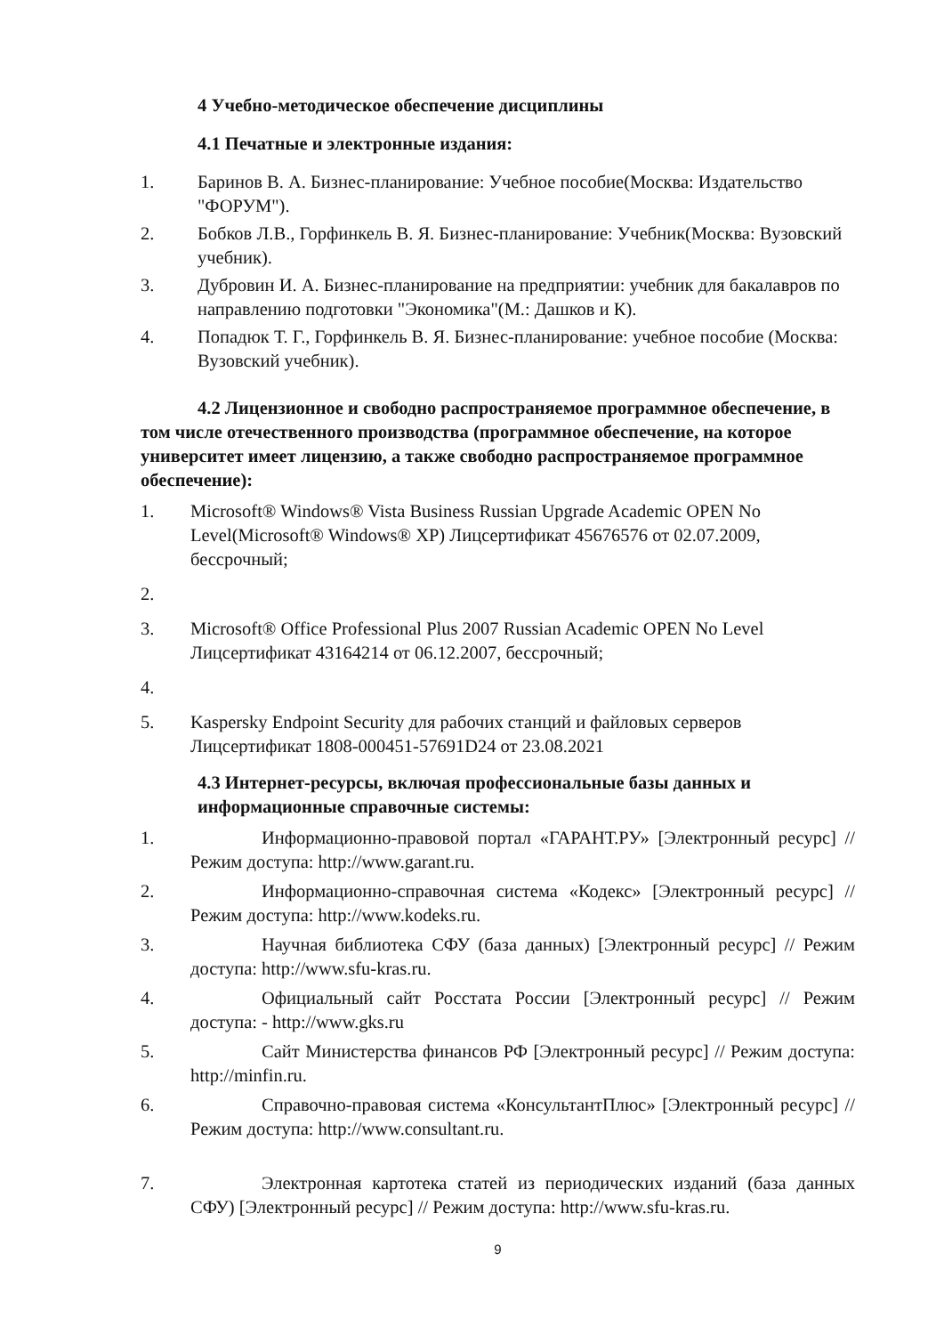4 Учебно-методическое обеспечение дисциплины
4.1 Печатные и электронные издания:
1. Баринов В. А. Бизнес-планирование: Учебное пособие(Москва: Издательство "ФОРУМ").
2. Бобков Л.В., Горфинкель В. Я. Бизнес-планирование: Учебник(Москва: Вузовский учебник).
3. Дубровин И. А. Бизнес-планирование на предприятии: учебник для бакалавров по направлению подготовки "Экономика"(М.: Дашков и К).
4. Попадюк Т. Г., Горфинкель В. Я. Бизнес-планирование: учебное пособие (Москва: Вузовский учебник).
4.2 Лицензионное и свободно распространяемое программное обеспечение, в том числе отечественного производства (программное обеспечение, на которое университет имеет лицензию, а также свободно распространяемое программное обеспечение):
1. Microsoft® Windows® Vista Business Russian Upgrade Academic OPEN No Level(Microsoft® Windows® XP) Лицсертификат 45676576 от 02.07.2009, бессрочный;
2.
3. Microsoft® Office Professional Plus 2007 Russian Academic OPEN No Level Лицсертификат 43164214 от 06.12.2007, бессрочный;
4.
5. Kaspersky Endpoint Security для рабочих станций и файловых серверов Лицсертификат 1808-000451-57691D24 от 23.08.2021
4.3 Интернет-ресурсы, включая профессиональные базы данных и информационные справочные системы:
1. Информационно-правовой портал «ГАРАНТ.РУ» [Электронный ресурс] // Режим доступа: http://www.garant.ru.
2. Информационно-справочная система «Кодекс» [Электронный ресурс] // Режим доступа: http://www.kodeks.ru.
3. Научная библиотека СФУ (база данных) [Электронный ресурс] // Режим доступа: http://www.sfu-kras.ru.
4. Официальный сайт Росстата России [Электронный ресурс] // Режим доступа: - http://www.gks.ru
5. Сайт Министерства финансов РФ [Электронный ресурс] // Режим доступа: http://minfin.ru.
6. Справочно-правовая система «КонсультантПлюс» [Электронный ресурс] // Режим доступа: http://www.consultant.ru.
7. Электронная картотека статей из периодических изданий (база данных СФУ) [Электронный ресурс] // Режим доступа: http://www.sfu-kras.ru.
9